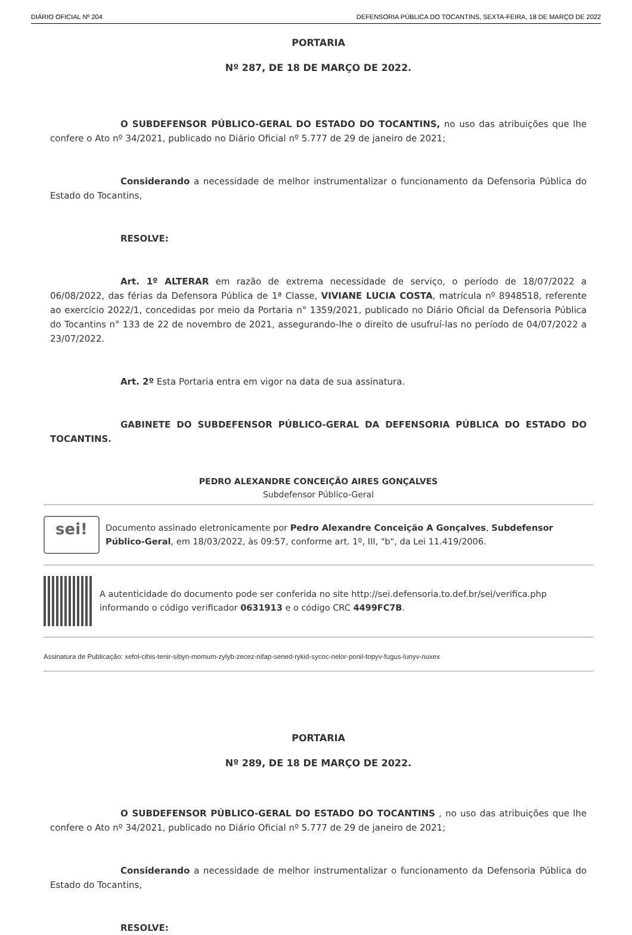DIÁRIO OFICIAL Nº 204 DEFENSORIA PÚBLICA DO TOCANTINS, SEXTA-FEIRA, 18 DE MARÇO DE 2022
PORTARIA
Nº 287, DE 18 DE MARÇO DE 2022.
O SUBDEFENSOR PÚBLICO-GERAL DO ESTADO DO TOCANTINS, no uso das atribuições que lhe confere o Ato nº 34/2021, publicado no Diário Oficial nº 5.777 de 29 de janeiro de 2021;
Considerando a necessidade de melhor instrumentalizar o funcionamento da Defensoria Pública do Estado do Tocantins,
RESOLVE:
Art. 1º ALTERAR em razão de extrema necessidade de serviço, o período de 18/07/2022 a 06/08/2022, das férias da Defensora Pública de 1ª Classe, VIVIANE LUCIA COSTA, matrícula nº 8948518, referente ao exercício 2022/1, concedidas por meio da Portaria n° 1359/2021, publicado no Diário Oficial da Defensoria Pública do Tocantins n° 133 de 22 de novembro de 2021, assegurando-lhe o direito de usufruí-las no período de 04/07/2022 a 23/07/2022.
Art. 2º Esta Portaria entra em vigor na data de sua assinatura.
GABINETE DO SUBDEFENSOR PÚBLICO-GERAL DA DEFENSORIA PÚBLICA DO ESTADO DO TOCANTINS.
PEDRO ALEXANDRE CONCEIÇÃO AIRES GONÇALVES
Subdefensor Público-Geral
sei!
Documento assinado eletronicamente por Pedro Alexandre Conceição A Gonçalves, Subdefensor Público-Geral, em 18/03/2022, às 09:57, conforme art. 1º, III, "b", da Lei 11.419/2006.
A autenticidade do documento pode ser conferida no site http://sei.defensoria.to.def.br/sei/verifica.php informando o código verificador 0631913 e o código CRC 4499FC7B.
Assinatura de Publicação: xefol-cihis-tenir-sibyn-momum-zylyb-zecez-nifap-sened-rykid-sycoc-nelor-ponil-topyv-fugus-lunyv-nuxex
PORTARIA
Nº 289, DE 18 DE MARÇO DE 2022.
O SUBDEFENSOR PÚBLICO-GERAL DO ESTADO DO TOCANTINS , no uso das atribuições que lhe confere o Ato nº 34/2021, publicado no Diário Oficial nº 5.777 de 29 de janeiro de 2021;
Considerando a necessidade de melhor instrumentalizar o funcionamento da Defensoria Pública do Estado do Tocantins,
RESOLVE: